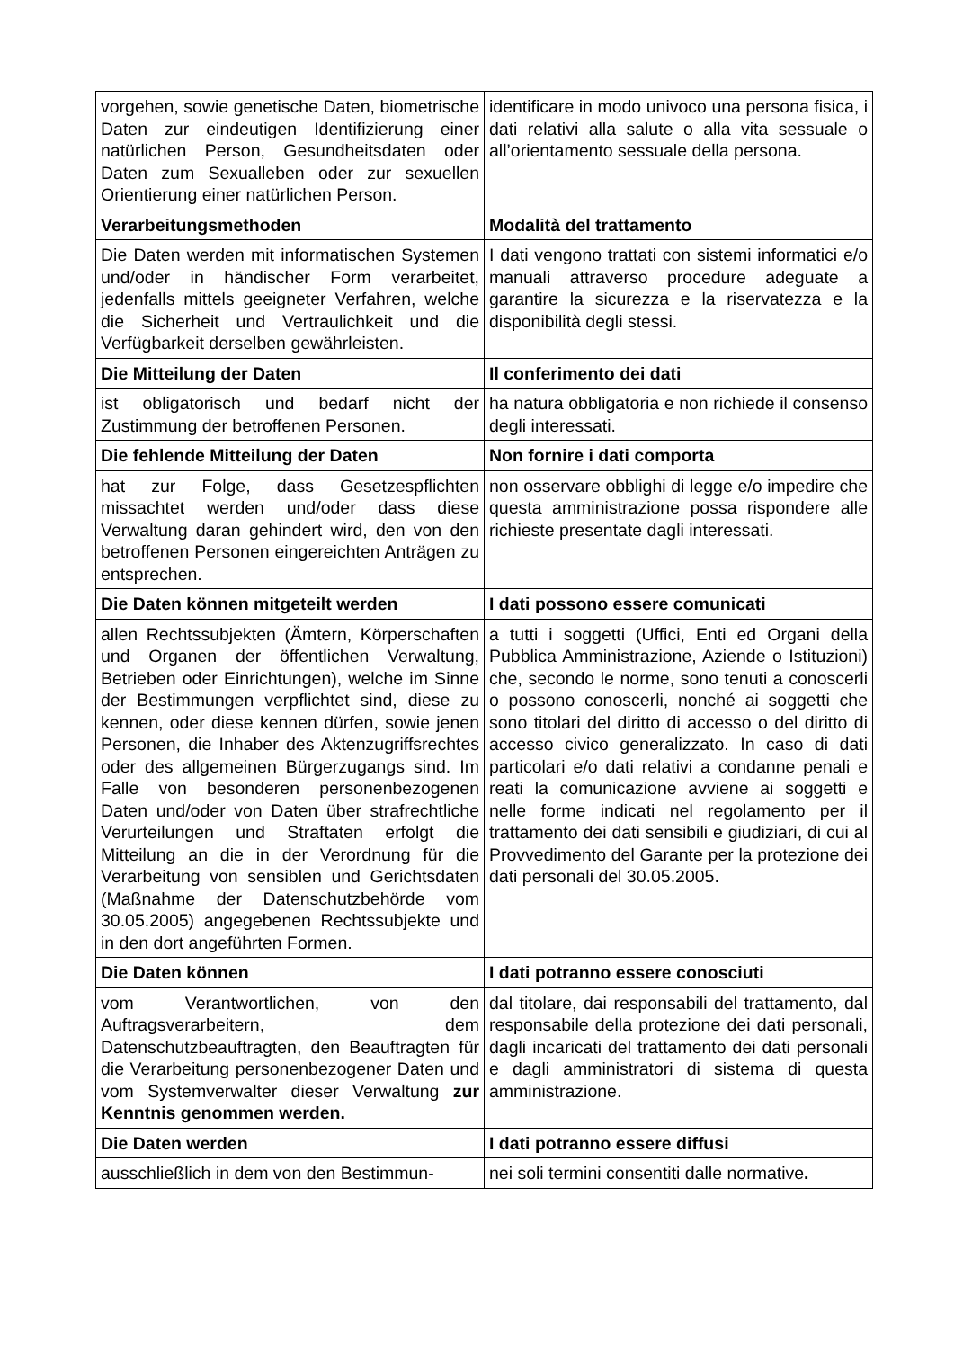| vorgehen, sowie genetische Daten, biometrische Daten zur eindeutigen Identifizierung einer natürlichen Person, Gesundheitsdaten oder Daten zum Sexualleben oder zur sexuellen Orientierung einer natürlichen Person. | identificare in modo univoco una persona fisica, i dati relativi alla salute o alla vita sessuale o all’orientamento sessuale della persona. |
| Verarbeitungsmethoden | Modalità del trattamento |
| Die Daten werden mit informatischen Systemen und/oder in händischer Form verarbeitet, jedenfalls mittels geeigneter Verfahren, welche die Sicherheit und Vertraulichkeit und die Verfügbarkeit derselben gewährleisten. | I dati vengono trattati con sistemi informatici e/o manuali attraverso procedure adeguate a garantire la sicurezza e la riservatezza e la disponibilità degli stessi. |
| Die Mitteilung der Daten | Il conferimento dei dati |
| ist obligatorisch und bedarf nicht der Zustimmung der betroffenen Personen. | ha natura obbligatoria e non richiede il consenso degli interessati. |
| Die fehlende Mitteilung der Daten | Non fornire i dati comporta |
| hat zur Folge, dass Gesetzespflichten missachtet werden und/oder dass diese Verwaltung daran gehindert wird, den von den betroffenen Personen eingereichten Anträgen zu entsprechen. | non osservare obblighi di legge e/o impedire che questa amministrazione possa rispondere alle richieste presentate dagli interessati. |
| Die Daten können mitgeteilt werden | I dati possono essere comunicati |
| allen Rechtssubjekten (Ämtern, Körperschaften und Organen der öffentlichen Verwaltung, Betrieben oder Einrichtungen), welche im Sinne der Bestimmungen verpflichtet sind, diese zu kennen, oder diese kennen dürfen, sowie jenen Personen, die Inhaber des Aktenzugriffsrechtes oder des allgemeinen Bürgerzugangs sind. Im Falle von besonderen personenbezogenen Daten und/oder von Daten über strafrechtliche Verurteilungen und Straftaten erfolgt die Mitteilung an die in der Verordnung für die Verarbeitung von sensiblen und Gerichtsdaten (Maßnahme der Datenschutzbehörde vom 30.05.2005) angegebenen Rechtssubjekte und in den dort angeführten Formen. | a tutti i soggetti (Uffici, Enti ed Organi della Pubblica Amministrazione, Aziende o Istituzioni) che, secondo le norme, sono tenuti a conoscerli o possono conoscerli, nonché ai soggetti che sono titolari del diritto di accesso o del diritto di accesso civico generalizzato. In caso di dati particolari e/o dati relativi a condanne penali e reati la comunicazione avviene ai soggetti e nelle forme indicati nel regolamento per il trattamento dei dati sensibili e giudiziari, di cui al Provvedimento del Garante per la protezione dei dati personali del 30.05.2005. |
| Die Daten können | I dati potranno essere conosciuti |
| vom Verantwortlichen, von den Auftragsverarbeitern, dem Datenschutzbeauftragten, den Beauftragten für die Verarbeitung personenbezogener Daten und vom Systemverwalter dieser Verwaltung zur Kenntnis genommen werden. | dal titolare, dai responsabili del trattamento, dal responsabile della protezione dei dati personali, dagli incaricati del trattamento dei dati personali e dagli amministratori di sistema di questa amministrazione. |
| Die Daten werden | I dati potranno essere diffusi |
| ausschließlich in dem von den Bestimmun- | nei soli termini consentiti dalle normative . |